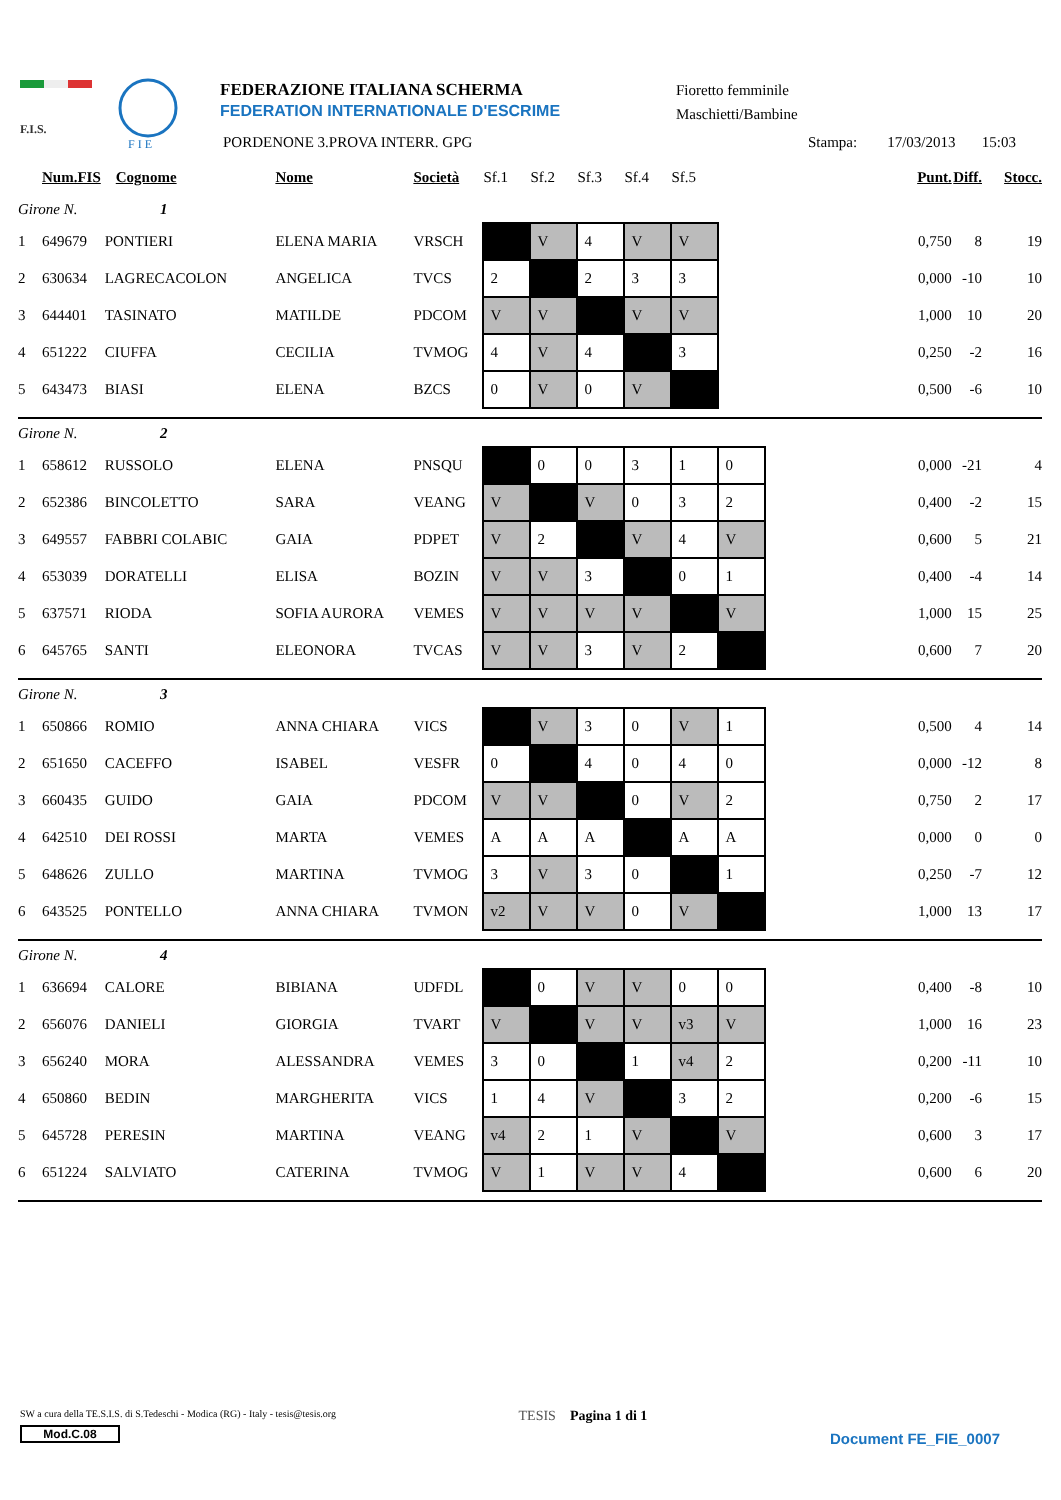F.I.S.
F I E
FEDERAZIONE ITALIANA SCHERMA
FEDERATION INTERNATIONALE D'ESCRIME
PORDENONE 3.PROVA INTERR. GPG
Fioretto femminile
Maschietti/Bambine
Stampa: 17/03/2013 15:03
| | Num.FIS Cognome | | Nome | Società | Sf.1 | Sf.2 | Sf.3 | Sf.4 | Sf.5 | | | Punt. | Diff. | Stocc. |
| --- | --- | --- | --- | --- | --- | --- | --- | --- | --- | --- | --- | --- | --- | --- |
| Girone N. 1 | | | | | | | | | | | | | | |
| 1 | 649679 | PONTIERI | ELENA MARIA | VRSCH | | V | 4 | V | V | | | 0,750 | 8 | 19 |
| 2 | 630634 | LAGRECACOLON | ANGELICA | TVCS | 2 | | 2 | 3 | 3 | | | 0,000 | -10 | 10 |
| 3 | 644401 | TASINATO | MATILDE | PDCOM | V | V | | V | V | | | 1,000 | 10 | 20 |
| 4 | 651222 | CIUFFA | CECILIA | TVMOG | 4 | V | 4 | | 3 | | | 0,250 | -2 | 16 |
| 5 | 643473 | BIASI | ELENA | BZCS | 0 | V | 0 | V | | | | 0,500 | -6 | 10 |
| Girone N. 2 | | | | | | | | | | | | | | |
| 1 | 658612 | RUSSOLO | ELENA | PNSQU | | 0 | 0 | 3 | 1 | 0 | | 0,000 | -21 | 4 |
| 2 | 652386 | BINCOLETTO | SARA | VEANG | V | | V | 0 | 3 | 2 | | 0,400 | -2 | 15 |
| 3 | 649557 | FABBRI COLABIC | GAIA | PDPET | V | 2 | | V | 4 | V | | 0,600 | 5 | 21 |
| 4 | 653039 | DORATELLI | ELISA | BOZIN | V | V | 3 | | 0 | 1 | | 0,400 | -4 | 14 |
| 5 | 637571 | RIODA | SOFIA AURORA | VEMES | V | V | V | V | | V | | 1,000 | 15 | 25 |
| 6 | 645765 | SANTI | ELEONORA | TVCAS | V | V | 3 | V | 2 | | | 0,600 | 7 | 20 |
| Girone N. 3 | | | | | | | | | | | | | | |
| 1 | 650866 | ROMIO | ANNA CHIARA | VICS | | V | 3 | 0 | V | 1 | | 0,500 | 4 | 14 |
| 2 | 651650 | CACEFFO | ISABEL | VESFR | 0 | | 4 | 0 | 4 | 0 | | 0,000 | -12 | 8 |
| 3 | 660435 | GUIDO | GAIA | PDCOM | V | V | | 0 | V | 2 | | 0,750 | 2 | 17 |
| 4 | 642510 | DEI ROSSI | MARTA | VEMES | A | A | A | | A | A | | 0,000 | 0 | 0 |
| 5 | 648626 | ZULLO | MARTINA | TVMOG | 3 | V | 3 | 0 | | 1 | | 0,250 | -7 | 12 |
| 6 | 643525 | PONTELLO | ANNA CHIARA | TVMON | v2 | V | V | 0 | V | | | 1,000 | 13 | 17 |
| Girone N. 4 | | | | | | | | | | | | | | |
| 1 | 636694 | CALORE | BIBIANA | UDFDL | | 0 | V | V | 0 | 0 | | 0,400 | -8 | 10 |
| 2 | 656076 | DANIELI | GIORGIA | TVART | V | | V | V | v3 | V | | 1,000 | 16 | 23 |
| 3 | 656240 | MORA | ALESSANDRA | VEMES | 3 | 0 | | 1 | v4 | 2 | | 0,200 | -11 | 10 |
| 4 | 650860 | BEDIN | MARGHERITA | VICS | 1 | 4 | V | | 3 | 2 | | 0,200 | -6 | 15 |
| 5 | 645728 | PERESIN | MARTINA | VEANG | v4 | 2 | 1 | V | | V | | 0,600 | 3 | 17 |
| 6 | 651224 | SALVIATO | CATERINA | TVMOG | V | 1 | V | V | 4 | | | 0,600 | 6 | 20 |
SW a cura della TE.S.I.S. di S.Tedeschi - Modica (RG) - Italy - tesis@tesis.org
Mod.C.08
TESIS Pagina 1 di 1
Document FE_FIE_0007